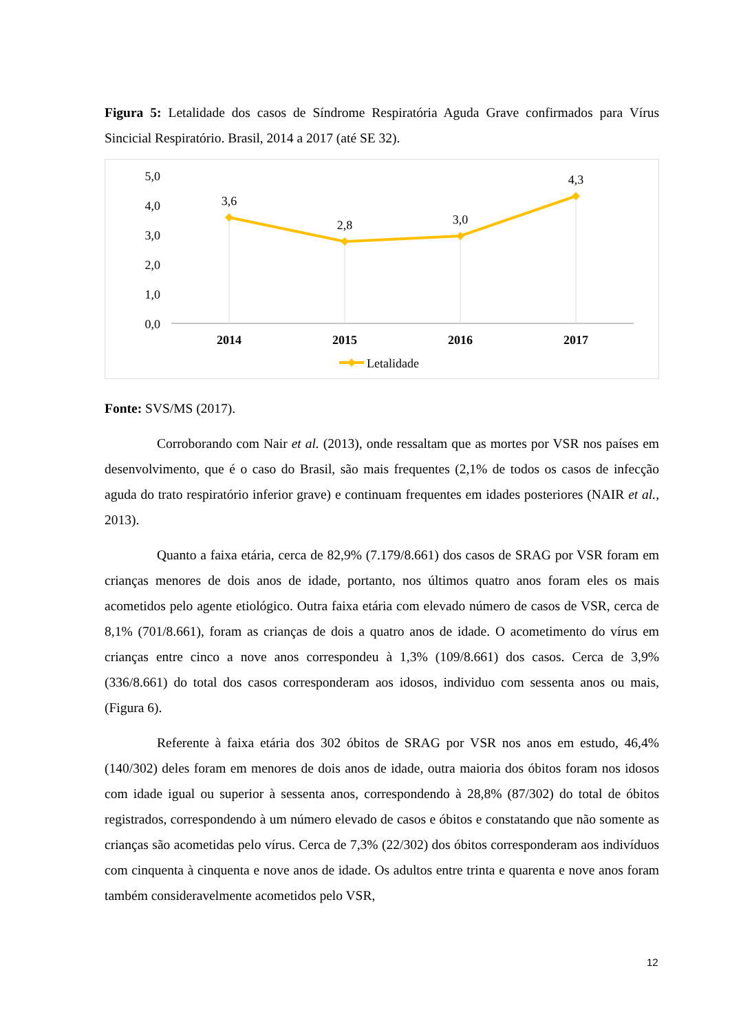Figura 5: Letalidade dos casos de Síndrome Respiratória Aguda Grave confirmados para Vírus Sincicial Respiratório. Brasil, 2014 a 2017 (até SE 32).
5,0
4,0
3,0
2,0
1,0
0,0
3,6
2,8
3,0
4,3
2014
2015
2016
2017
Letalidade
Fonte: SVS/MS (2017).
Corroborando com Nair et al. (2013), onde ressaltam que as mortes por VSR nos países em desenvolvimento, que é o caso do Brasil, são mais frequentes (2,1% de todos os casos de infecção aguda do trato respiratório inferior grave) e continuam frequentes em idades posteriores (NAIR et al., 2013).
Quanto a faixa etária, cerca de 82,9% (7.179/8.661) dos casos de SRAG por VSR foram em crianças menores de dois anos de idade, portanto, nos últimos quatro anos foram eles os mais acometidos pelo agente etiológico. Outra faixa etária com elevado número de casos de VSR, cerca de 8,1% (701/8.661), foram as crianças de dois a quatro anos de idade. O acometimento do vírus em crianças entre cinco a nove anos correspondeu à 1,3% (109/8.661) dos casos. Cerca de 3,9% (336/8.661) do total dos casos corresponderam aos idosos, individuo com sessenta anos ou mais, (Figura 6).
Referente à faixa etária dos 302 óbitos de SRAG por VSR nos anos em estudo, 46,4% (140/302) deles foram em menores de dois anos de idade, outra maioria dos óbitos foram nos idosos com idade igual ou superior à sessenta anos, correspondendo à 28,8% (87/302) do total de óbitos registrados, correspondendo à um número elevado de casos e óbitos e constatando que não somente as crianças são acometidas pelo vírus. Cerca de 7,3% (22/302) dos óbitos corresponderam aos indivíduos com cinquenta à cinquenta e nove anos de idade. Os adultos entre trinta e quarenta e nove anos foram também consideravelmente acometidos pelo VSR,
12